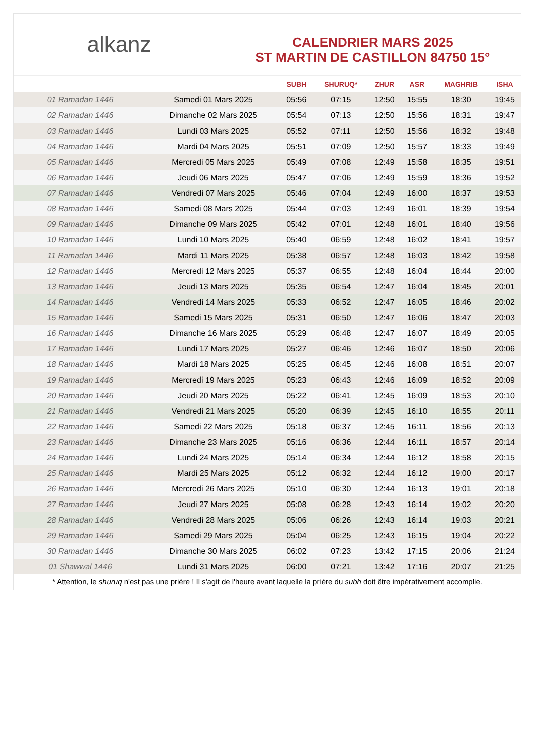alkanz
CALENDRIER MARS 2025
ST MARTIN DE CASTILLON 84750 15°
| | | SUBH | SHURUQ* | ZHUR | ASR | MAGHRIB | ISHA |
| --- | --- | --- | --- | --- | --- | --- | --- |
| 01 Ramadan 1446 | Samedi 01 Mars 2025 | 05:56 | 07:15 | 12:50 | 15:55 | 18:30 | 19:45 |
| 02 Ramadan 1446 | Dimanche 02 Mars 2025 | 05:54 | 07:13 | 12:50 | 15:56 | 18:31 | 19:47 |
| 03 Ramadan 1446 | Lundi 03 Mars 2025 | 05:52 | 07:11 | 12:50 | 15:56 | 18:32 | 19:48 |
| 04 Ramadan 1446 | Mardi 04 Mars 2025 | 05:51 | 07:09 | 12:50 | 15:57 | 18:33 | 19:49 |
| 05 Ramadan 1446 | Mercredi 05 Mars 2025 | 05:49 | 07:08 | 12:49 | 15:58 | 18:35 | 19:51 |
| 06 Ramadan 1446 | Jeudi 06 Mars 2025 | 05:47 | 07:06 | 12:49 | 15:59 | 18:36 | 19:52 |
| 07 Ramadan 1446 | Vendredi 07 Mars 2025 | 05:46 | 07:04 | 12:49 | 16:00 | 18:37 | 19:53 |
| 08 Ramadan 1446 | Samedi 08 Mars 2025 | 05:44 | 07:03 | 12:49 | 16:01 | 18:39 | 19:54 |
| 09 Ramadan 1446 | Dimanche 09 Mars 2025 | 05:42 | 07:01 | 12:48 | 16:01 | 18:40 | 19:56 |
| 10 Ramadan 1446 | Lundi 10 Mars 2025 | 05:40 | 06:59 | 12:48 | 16:02 | 18:41 | 19:57 |
| 11 Ramadan 1446 | Mardi 11 Mars 2025 | 05:38 | 06:57 | 12:48 | 16:03 | 18:42 | 19:58 |
| 12 Ramadan 1446 | Mercredi 12 Mars 2025 | 05:37 | 06:55 | 12:48 | 16:04 | 18:44 | 20:00 |
| 13 Ramadan 1446 | Jeudi 13 Mars 2025 | 05:35 | 06:54 | 12:47 | 16:04 | 18:45 | 20:01 |
| 14 Ramadan 1446 | Vendredi 14 Mars 2025 | 05:33 | 06:52 | 12:47 | 16:05 | 18:46 | 20:02 |
| 15 Ramadan 1446 | Samedi 15 Mars 2025 | 05:31 | 06:50 | 12:47 | 16:06 | 18:47 | 20:03 |
| 16 Ramadan 1446 | Dimanche 16 Mars 2025 | 05:29 | 06:48 | 12:47 | 16:07 | 18:49 | 20:05 |
| 17 Ramadan 1446 | Lundi 17 Mars 2025 | 05:27 | 06:46 | 12:46 | 16:07 | 18:50 | 20:06 |
| 18 Ramadan 1446 | Mardi 18 Mars 2025 | 05:25 | 06:45 | 12:46 | 16:08 | 18:51 | 20:07 |
| 19 Ramadan 1446 | Mercredi 19 Mars 2025 | 05:23 | 06:43 | 12:46 | 16:09 | 18:52 | 20:09 |
| 20 Ramadan 1446 | Jeudi 20 Mars 2025 | 05:22 | 06:41 | 12:45 | 16:09 | 18:53 | 20:10 |
| 21 Ramadan 1446 | Vendredi 21 Mars 2025 | 05:20 | 06:39 | 12:45 | 16:10 | 18:55 | 20:11 |
| 22 Ramadan 1446 | Samedi 22 Mars 2025 | 05:18 | 06:37 | 12:45 | 16:11 | 18:56 | 20:13 |
| 23 Ramadan 1446 | Dimanche 23 Mars 2025 | 05:16 | 06:36 | 12:44 | 16:11 | 18:57 | 20:14 |
| 24 Ramadan 1446 | Lundi 24 Mars 2025 | 05:14 | 06:34 | 12:44 | 16:12 | 18:58 | 20:15 |
| 25 Ramadan 1446 | Mardi 25 Mars 2025 | 05:12 | 06:32 | 12:44 | 16:12 | 19:00 | 20:17 |
| 26 Ramadan 1446 | Mercredi 26 Mars 2025 | 05:10 | 06:30 | 12:44 | 16:13 | 19:01 | 20:18 |
| 27 Ramadan 1446 | Jeudi 27 Mars 2025 | 05:08 | 06:28 | 12:43 | 16:14 | 19:02 | 20:20 |
| 28 Ramadan 1446 | Vendredi 28 Mars 2025 | 05:06 | 06:26 | 12:43 | 16:14 | 19:03 | 20:21 |
| 29 Ramadan 1446 | Samedi 29 Mars 2025 | 05:04 | 06:25 | 12:43 | 16:15 | 19:04 | 20:22 |
| 30 Ramadan 1446 | Dimanche 30 Mars 2025 | 06:02 | 07:23 | 13:42 | 17:15 | 20:06 | 21:24 |
| 01 Shawwal 1446 | Lundi 31 Mars 2025 | 06:00 | 07:21 | 13:42 | 17:16 | 20:07 | 21:25 |
* Attention, le shuruq n'est pas une prière ! Il s'agit de l'heure avant laquelle la prière du subh doit être impérativement accomplie.